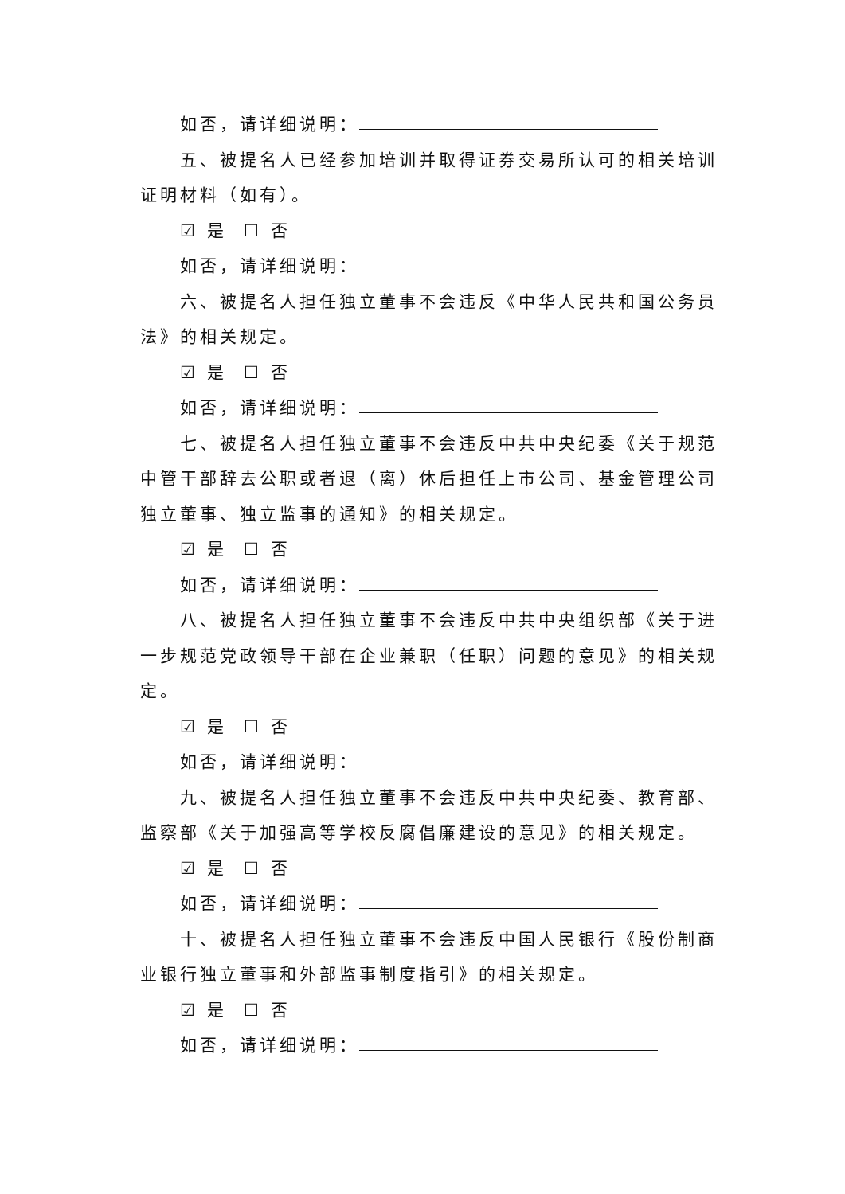如否，请详细说明：
五、被提名人已经参加培训并取得证券交易所认可的相关培训证明材料（如有）。
☑ 是 ☐ 否
如否，请详细说明：
六、被提名人担任独立董事不会违反《中华人民共和国公务员法》的相关规定。
☑ 是 ☐ 否
如否，请详细说明：
七、被提名人担任独立董事不会违反中共中央纪委《关于规范中管干部辞去公职或者退（离）休后担任上市公司、基金管理公司独立董事、独立监事的通知》的相关规定。
☑ 是 ☐ 否
如否，请详细说明：
八、被提名人担任独立董事不会违反中共中央组织部《关于进一步规范党政领导干部在企业兼职（任职）问题的意见》的相关规定。
☑ 是 ☐ 否
如否，请详细说明：
九、被提名人担任独立董事不会违反中共中央纪委、教育部、监察部《关于加强高等学校反腐倡廉建设的意见》的相关规定。
☑ 是 ☐ 否
如否，请详细说明：
十、被提名人担任独立董事不会违反中国人民银行《股份制商业银行独立董事和外部监事制度指引》的相关规定。
☑ 是 ☐ 否
如否，请详细说明：